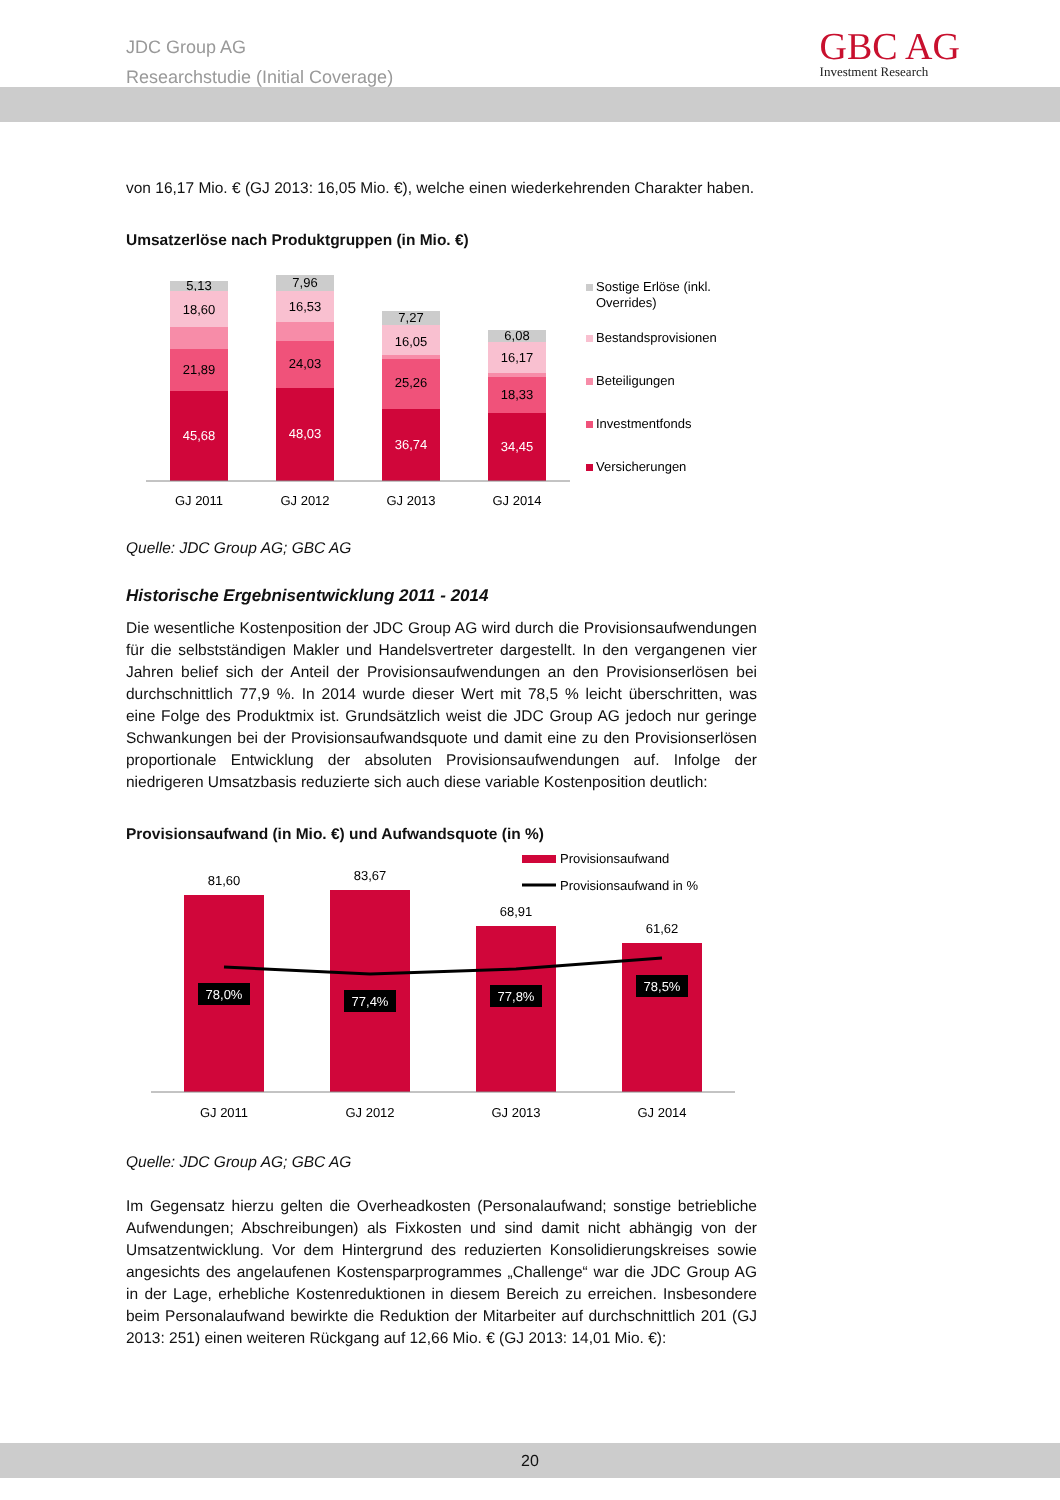JDC Group AG
Researchstudie (Initial Coverage)
GBC AG
Investment Research
von 16,17 Mio. € (GJ 2013: 16,05 Mio. €), welche einen wiederkehrenden Charakter haben.
Umsatzerlöse nach Produktgruppen (in Mio. €)
5,13
18,60
21,89
45,68
7,96
16,53
24,03
48,03
7,27
16,05
25,26
36,74
6,08
16,17
18,33
34,45
GJ 2011
GJ 2012
GJ 2013
GJ 2014
Sostige Erlöse (inkl.
Overrides)
Bestandsprovisionen
Beteiligungen
Investmentfonds
Versicherungen
Quelle: JDC Group AG; GBC AG
Historische Ergebnisentwicklung 2011 - 2014
Die wesentliche Kostenposition der JDC Group AG wird durch die Provisionsaufwendungen für die selbstständigen Makler und Handelsvertreter dargestellt. In den vergangenen vier Jahren belief sich der Anteil der Provisionsaufwendungen an den Provisionserlösen bei durchschnittlich 77,9 %. In 2014 wurde dieser Wert mit 78,5 % leicht überschritten, was eine Folge des Produktmix ist. Grundsätzlich weist die JDC Group AG jedoch nur geringe Schwankungen bei der Provisionsaufwandsquote und damit eine zu den Provisionserlösen proportionale Entwicklung der absoluten Provisionsaufwendungen auf. Infolge der niedrigeren Umsatzbasis reduzierte sich auch diese variable Kostenposition deutlich:
Provisionsaufwand (in Mio. €) und Aufwandsquote (in %)
81,60
83,67
68,91
61,62
78,0%
77,4%
77,8%
78,5%
GJ 2011
GJ 2012
GJ 2013
GJ 2014
Provisionsaufwand
Provisionsaufwand in %
Quelle: JDC Group AG; GBC AG
Im Gegensatz hierzu gelten die Overheadkosten (Personalaufwand; sonstige betriebliche Aufwendungen; Abschreibungen) als Fixkosten und sind damit nicht abhängig von der Umsatzentwicklung. Vor dem Hintergrund des reduzierten Konsolidierungskreises sowie angesichts des angelaufenen Kostensparprogrammes „Challenge“ war die JDC Group AG in der Lage, erhebliche Kostenreduktionen in diesem Bereich zu erreichen. Insbesondere beim Personalaufwand bewirkte die Reduktion der Mitarbeiter auf durchschnittlich 201 (GJ 2013: 251) einen weiteren Rückgang auf 12,66 Mio. € (GJ 2013: 14,01 Mio. €):
20